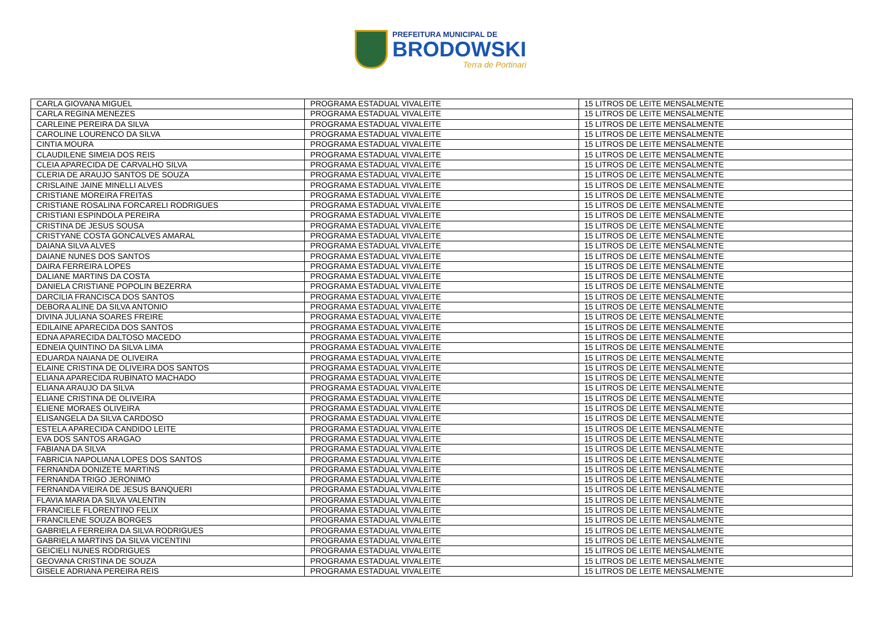PREFEITURA MUNICIPAL DE
BRODOWSKI
Terra de Portinari
| CARLA GIOVANA MIGUEL | PROGRAMA ESTADUAL VIVALEITE | 15 LITROS DE LEITE MENSALMENTE |
| CARLA REGINA MENEZES | PROGRAMA ESTADUAL VIVALEITE | 15 LITROS DE LEITE MENSALMENTE |
| CARLEINE PEREIRA DA SILVA | PROGRAMA ESTADUAL VIVALEITE | 15 LITROS DE LEITE MENSALMENTE |
| CAROLINE LOURENCO DA SILVA | PROGRAMA ESTADUAL VIVALEITE | 15 LITROS DE LEITE MENSALMENTE |
| CINTIA MOURA | PROGRAMA ESTADUAL VIVALEITE | 15 LITROS DE LEITE MENSALMENTE |
| CLAUDILENE SIMEIA DOS REIS | PROGRAMA ESTADUAL VIVALEITE | 15 LITROS DE LEITE MENSALMENTE |
| CLEIA APARECIDA DE CARVALHO SILVA | PROGRAMA ESTADUAL VIVALEITE | 15 LITROS DE LEITE MENSALMENTE |
| CLERIA DE ARAUJO SANTOS DE SOUZA | PROGRAMA ESTADUAL VIVALEITE | 15 LITROS DE LEITE MENSALMENTE |
| CRISLAINE JAINE MINELLI ALVES | PROGRAMA ESTADUAL VIVALEITE | 15 LITROS DE LEITE MENSALMENTE |
| CRISTIANE MOREIRA FREITAS | PROGRAMA ESTADUAL VIVALEITE | 15 LITROS DE LEITE MENSALMENTE |
| CRISTIANE ROSALINA FORCARELI RODRIGUES | PROGRAMA ESTADUAL VIVALEITE | 15 LITROS DE LEITE MENSALMENTE |
| CRISTIANI ESPINDOLA PEREIRA | PROGRAMA ESTADUAL VIVALEITE | 15 LITROS DE LEITE MENSALMENTE |
| CRISTINA DE JESUS SOUSA | PROGRAMA ESTADUAL VIVALEITE | 15 LITROS DE LEITE MENSALMENTE |
| CRISTYANE COSTA GONCALVES AMARAL | PROGRAMA ESTADUAL VIVALEITE | 15 LITROS DE LEITE MENSALMENTE |
| DAIANA SILVA ALVES | PROGRAMA ESTADUAL VIVALEITE | 15 LITROS DE LEITE MENSALMENTE |
| DAIANE NUNES DOS SANTOS | PROGRAMA ESTADUAL VIVALEITE | 15 LITROS DE LEITE MENSALMENTE |
| DAIRA FERREIRA LOPES | PROGRAMA ESTADUAL VIVALEITE | 15 LITROS DE LEITE MENSALMENTE |
| DALIANE MARTINS DA COSTA | PROGRAMA ESTADUAL VIVALEITE | 15 LITROS DE LEITE MENSALMENTE |
| DANIELA CRISTIANE POPOLIN BEZERRA | PROGRAMA ESTADUAL VIVALEITE | 15 LITROS DE LEITE MENSALMENTE |
| DARCILIA FRANCISCA DOS SANTOS | PROGRAMA ESTADUAL VIVALEITE | 15 LITROS DE LEITE MENSALMENTE |
| DEBORA ALINE DA SILVA ANTONIO | PROGRAMA ESTADUAL VIVALEITE | 15 LITROS DE LEITE MENSALMENTE |
| DIVINA JULIANA SOARES FREIRE | PROGRAMA ESTADUAL VIVALEITE | 15 LITROS DE LEITE MENSALMENTE |
| EDILAINE APARECIDA DOS SANTOS | PROGRAMA ESTADUAL VIVALEITE | 15 LITROS DE LEITE MENSALMENTE |
| EDNA APARECIDA DALTOSO MACEDO | PROGRAMA ESTADUAL VIVALEITE | 15 LITROS DE LEITE MENSALMENTE |
| EDNEIA QUINTINO DA SILVA LIMA | PROGRAMA ESTADUAL VIVALEITE | 15 LITROS DE LEITE MENSALMENTE |
| EDUARDA NAIANA DE OLIVEIRA | PROGRAMA ESTADUAL VIVALEITE | 15 LITROS DE LEITE MENSALMENTE |
| ELAINE CRISTINA DE OLIVEIRA DOS SANTOS | PROGRAMA ESTADUAL VIVALEITE | 15 LITROS DE LEITE MENSALMENTE |
| ELIANA APARECIDA RUBINATO MACHADO | PROGRAMA ESTADUAL VIVALEITE | 15 LITROS DE LEITE MENSALMENTE |
| ELIANA ARAUJO DA SILVA | PROGRAMA ESTADUAL VIVALEITE | 15 LITROS DE LEITE MENSALMENTE |
| ELIANE CRISTINA DE OLIVEIRA | PROGRAMA ESTADUAL VIVALEITE | 15 LITROS DE LEITE MENSALMENTE |
| ELIENE MORAES OLIVEIRA | PROGRAMA ESTADUAL VIVALEITE | 15 LITROS DE LEITE MENSALMENTE |
| ELISANGELA DA SILVA CARDOSO | PROGRAMA ESTADUAL VIVALEITE | 15 LITROS DE LEITE MENSALMENTE |
| ESTELA APARECIDA CANDIDO LEITE | PROGRAMA ESTADUAL VIVALEITE | 15 LITROS DE LEITE MENSALMENTE |
| EVA DOS SANTOS ARAGAO | PROGRAMA ESTADUAL VIVALEITE | 15 LITROS DE LEITE MENSALMENTE |
| FABIANA DA SILVA | PROGRAMA ESTADUAL VIVALEITE | 15 LITROS DE LEITE MENSALMENTE |
| FABRICIA NAPOLIANA LOPES DOS SANTOS | PROGRAMA ESTADUAL VIVALEITE | 15 LITROS DE LEITE MENSALMENTE |
| FERNANDA DONIZETE MARTINS | PROGRAMA ESTADUAL VIVALEITE | 15 LITROS DE LEITE MENSALMENTE |
| FERNANDA TRIGO JERONIMO | PROGRAMA ESTADUAL VIVALEITE | 15 LITROS DE LEITE MENSALMENTE |
| FERNANDA VIEIRA DE JESUS BANQUERI | PROGRAMA ESTADUAL VIVALEITE | 15 LITROS DE LEITE MENSALMENTE |
| FLAVIA MARIA DA SILVA VALENTIN | PROGRAMA ESTADUAL VIVALEITE | 15 LITROS DE LEITE MENSALMENTE |
| FRANCIELE FLORENTINO FELIX | PROGRAMA ESTADUAL VIVALEITE | 15 LITROS DE LEITE MENSALMENTE |
| FRANCILENE SOUZA BORGES | PROGRAMA ESTADUAL VIVALEITE | 15 LITROS DE LEITE MENSALMENTE |
| GABRIELA FERREIRA DA SILVA RODRIGUES | PROGRAMA ESTADUAL VIVALEITE | 15 LITROS DE LEITE MENSALMENTE |
| GABRIELA MARTINS DA SILVA VICENTINI | PROGRAMA ESTADUAL VIVALEITE | 15 LITROS DE LEITE MENSALMENTE |
| GEICIELI NUNES RODRIGUES | PROGRAMA ESTADUAL VIVALEITE | 15 LITROS DE LEITE MENSALMENTE |
| GEOVANA CRISTINA DE SOUZA | PROGRAMA ESTADUAL VIVALEITE | 15 LITROS DE LEITE MENSALMENTE |
| GISELE ADRIANA PEREIRA REIS | PROGRAMA ESTADUAL VIVALEITE | 15 LITROS DE LEITE MENSALMENTE |